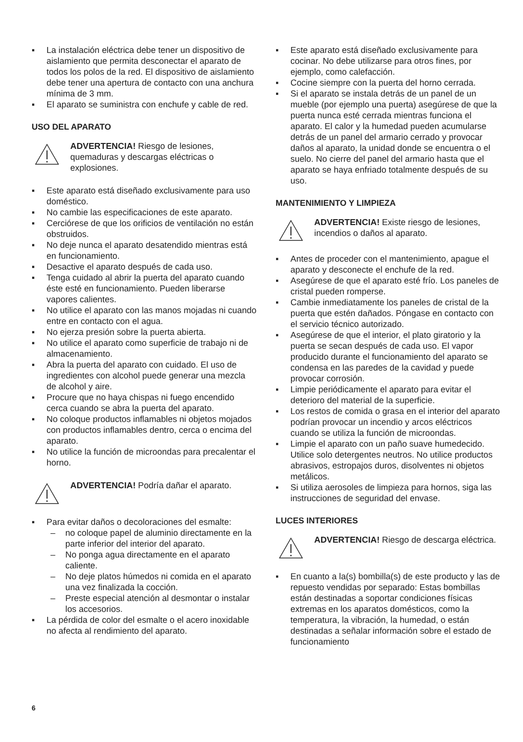▪ La instalación eléctrica debe tener un dispositivo de aislamiento que permita desconectar el aparato de todos los polos de la red. El dispositivo de aislamiento debe tener una apertura de contacto con una anchura mínima de 3 mm.
▪ El aparato se suministra con enchufe y cable de red.
USO DEL APARATO
ADVERTENCIA! Riesgo de lesiones, quemaduras y descargas eléctricas o explosiones.
▪ Este aparato está diseñado exclusivamente para uso doméstico.
▪ No cambie las especificaciones de este aparato.
▪ Cerciórese de que los orificios de ventilación no están obstruidos.
▪ No deje nunca el aparato desatendido mientras está en funcionamiento.
▪ Desactive el aparato después de cada uso.
▪ Tenga cuidado al abrir la puerta del aparato cuando éste esté en funcionamiento. Pueden liberarse vapores calientes.
▪ No utilice el aparato con las manos mojadas ni cuando entre en contacto con el agua.
▪ No ejerza presión sobre la puerta abierta.
▪ No utilice el aparato como superficie de trabajo ni de almacenamiento.
▪ Abra la puerta del aparato con cuidado. El uso de ingredientes con alcohol puede generar una mezcla de alcohol y aire.
▪ Procure que no haya chispas ni fuego encendido cerca cuando se abra la puerta del aparato.
▪ No coloque productos inflamables ni objetos mojados con productos inflamables dentro, cerca o encima del aparato.
▪ No utilice la función de microondas para precalentar el horno.
ADVERTENCIA! Podría dañar el aparato.
▪ Para evitar daños o decoloraciones del esmalte:
– no coloque papel de aluminio directamente en la parte inferior del interior del aparato.
– No ponga agua directamente en el aparato caliente.
– No deje platos húmedos ni comida en el aparato una vez finalizada la cocción.
– Preste especial atención al desmontar o instalar los accesorios.
▪ La pérdida de color del esmalte o el acero inoxidable no afecta al rendimiento del aparato.
▪ Este aparato está diseñado exclusivamente para cocinar. No debe utilizarse para otros fines, por ejemplo, como calefacción.
▪ Cocine siempre con la puerta del horno cerrada.
▪ Si el aparato se instala detrás de un panel de un mueble (por ejemplo una puerta) asegúrese de que la puerta nunca esté cerrada mientras funciona el aparato. El calor y la humedad pueden acumularse detrás de un panel del armario cerrado y provocar daños al aparato, la unidad donde se encuentra o el suelo. No cierre del panel del armario hasta que el aparato se haya enfriado totalmente después de su uso.
MANTENIMIENTO Y LIMPIEZA
ADVERTENCIA! Existe riesgo de lesiones, incendios o daños al aparato.
▪ Antes de proceder con el mantenimiento, apague el aparato y desconecte el enchufe de la red.
▪ Asegúrese de que el aparato esté frío. Los paneles de cristal pueden romperse.
▪ Cambie inmediatamente los paneles de cristal de la puerta que estén dañados. Póngase en contacto con el servicio técnico autorizado.
▪ Asegúrese de que el interior, el plato giratorio y la puerta se secan después de cada uso. El vapor producido durante el funcionamiento del aparato se condensa en las paredes de la cavidad y puede provocar corrosión.
▪ Limpie periódicamente el aparato para evitar el deterioro del material de la superficie.
▪ Los restos de comida o grasa en el interior del aparato podrían provocar un incendio y arcos eléctricos cuando se utiliza la función de microondas.
▪ Limpie el aparato con un paño suave humedecido. Utilice solo detergentes neutros. No utilice productos abrasivos, estropajos duros, disolventes ni objetos metálicos.
▪ Si utiliza aerosoles de limpieza para hornos, siga las instrucciones de seguridad del envase.
LUCES INTERIORES
ADVERTENCIA! Riesgo de descarga eléctrica.
▪ En cuanto a la(s) bombilla(s) de este producto y las de repuesto vendidas por separado: Estas bombillas están destinadas a soportar condiciones físicas extremas en los aparatos domésticos, como la temperatura, la vibración, la humedad, o están destinadas a señalar información sobre el estado de funcionamiento
6